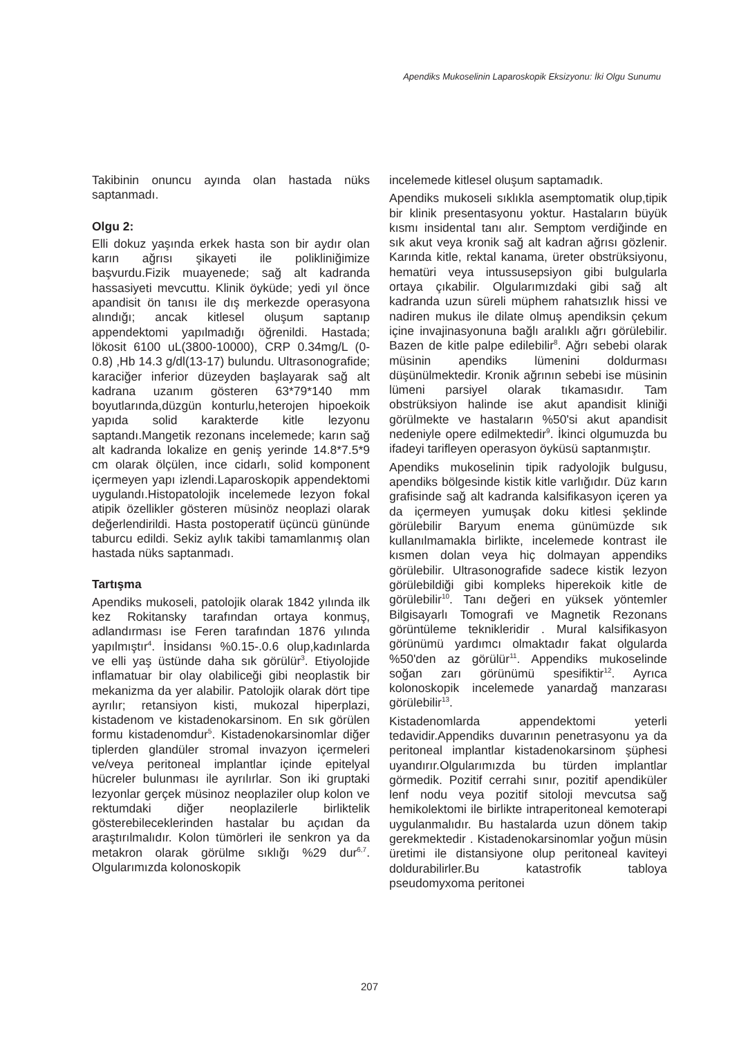Apendiks Mukoselinin Laparoskopik Eksizyonu: İki Olgu Sunumu
Takibinin onuncu ayında olan hastada nüks saptanmadı.
Olgu 2:
Elli dokuz yaşında erkek hasta son bir aydır olan karın ağrısı şikayeti ile polikliniğimize başvurdu.Fizik muayenede; sağ alt kadranda hassasiyeti mevcuttu. Klinik öyküde; yedi yıl önce apandisit ön tanısı ile dış merkezde operasyona alındığı; ancak kitlesel oluşum saptanıp appendektomi yapılmadığı öğrenildi. Hastada; lökosit 6100 uL(3800-10000), CRP 0.34mg/L (0-0.8) ,Hb 14.3 g/dl(13-17) bulundu. Ultrasonografide; karaciğer inferior düzeyden başlayarak sağ alt kadrana uzanım gösteren 63*79*140 mm boyutlarında,düzgün konturlu,heterojen hipoekoik yapıda solid karakterde kitle lezyonu saptandı.Mangetik rezonans incelemede; karın sağ alt kadranda lokalize en geniş yerinde 14.8*7.5*9 cm olarak ölçülen, ince cidarlı, solid komponent içermeyen yapı izlendi.Laparoskopik appendektomi uygulandı.Histopatolojik incelemede lezyon fokal atipik özellikler gösteren müsinöz neoplazi olarak değerlendirildi. Hasta postoperatif üçüncü gününde taburcu edildi. Sekiz aylık takibi tamamlanmış olan hastada nüks saptanmadı.
Tartışma
Apendiks mukoseli, patolojik olarak 1842 yılında ilk kez Rokitansky tarafından ortaya konmuş, adlandırması ise Feren tarafından 1876 yılında yapılmıştır<sup>4</sup>. İnsidansı %0.15-.0.6 olup,kadınlarda ve elli yaş üstünde daha sık görülür<sup>3</sup>. Etiyolojide inflamatuar bir olay olabiliceği gibi neoplastik bir mekanizma da yer alabilir. Patolojik olarak dört tipe ayrılır; retansiyon kisti, mukozal hiperplazi, kistadenom ve kistadenokarsinom. En sık görülen formu kistadenomdur<sup>5</sup>. Kistadenokarsinomlar diğer tiplerden glandüler stromal invazyon içermeleri ve/veya peritoneal implantlar içinde epitelyal hücreler bulunması ile ayrılırlar. Son iki gruptaki lezyonlar gerçek müsinoz neoplaziler olup kolon ve rektumdaki diğer neoplazilerle birliktelik gösterebileceklerinden hastalar bu açıdan da araştırılmalıdır. Kolon tümörleri ile senkron ya da metakron olarak görülme sıklığı %29 dur<sup>6,7</sup>. Olgularımızda kolonoskopik
incelemede kitlesel oluşum saptamadık.
Apendiks mukoseli sıklıkla asemptomatik olup,tipik bir klinik presentasyonu yoktur. Hastaların büyük kısmı insidental tanı alır. Semptom verdiğinde en sık akut veya kronik sağ alt kadran ağrısı gözlenir. Karında kitle, rektal kanama, üreter obstrüksiyonu, hematüri veya intussusepsiyon gibi bulgularla ortaya çıkabilir. Olgularımızdaki gibi sağ alt kadranda uzun süreli müphem rahatsızlık hissi ve nadiren mukus ile dilate olmuş apendiksin çekum içine invajinasyonuna bağlı aralıklı ağrı görülebilir. Bazen de kitle palpe edilebilir<sup>8</sup>. Ağrı sebebi olarak müsinin apendiks lümenini doldurması düşünülmektedir. Kronik ağrının sebebi ise müsinin lümeni parsiyel olarak tıkamasıdır. Tam obstrüksiyon halinde ise akut apandisit kliniği görülmekte ve hastaların %50'si akut apandisit nedeniyle opere edilmektedir<sup>9</sup>. İkinci olgumuzda bu ifadeyi tarifleyen operasyon öyküsü saptanmıştır.
Apendiks mukoselinin tipik radyolojik bulgusu, apendiks bölgesinde kistik kitle varlığıdır. Düz karın grafisinde sağ alt kadranda kalsifikasyon içeren ya da içermeyen yumuşak doku kitlesi şeklinde görülebilir Baryum enema günümüzde sık kullanılmamakla birlikte, incelemede kontrast ile kısmen dolan veya hiç dolmayan appendiks görülebilir. Ultrasonografide sadece kistik lezyon görülebildiği gibi kompleks hiperekoik kitle de görülebilir<sup>10</sup>. Tanı değeri en yüksek yöntemler Bilgisayarlı Tomografi ve Magnetik Rezonans görüntüleme teknikleridir . Mural kalsifikasyon görünümü yardımcı olmaktadır fakat olgularda %50'den az görülür<sup>11</sup>. Appendiks mukoselinde soğan zarı görünümü spesifiktir<sup>12</sup>. Ayrıca kolonoskopik incelemede yanardağ manzarası görülebilir<sup>13</sup>.
Kistadenomlarda appendektomi yeterli tedavidir.Appendiks duvarının penetrasyonu ya da peritoneal implantlar kistadenokarsinom şüphesi uyandırır.Olgularımızda bu türden implantlar görmedik. Pozitif cerrahi sınır, pozitif apendiküler lenf nodu veya pozitif sitoloji mevcutsa sağ hemikolektomi ile birlikte intraperitoneal kemoterapi uygulanmalıdır. Bu hastalarda uzun dönem takip gerekmektedir . Kistadenokarsinomlar yoğun müsin üretimi ile distansiyone olup peritoneal kaviteyi doldurabilirler.Bu katastrofik tabloya pseudomyxoma peritonei
207